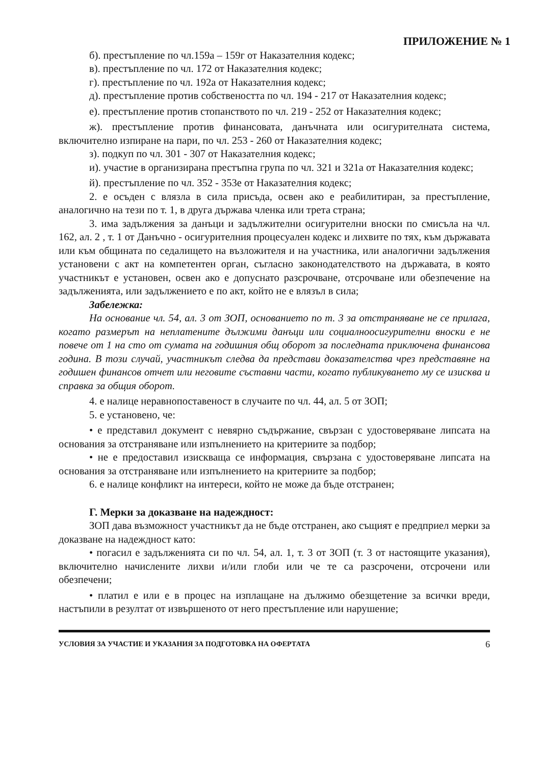ПРИЛОЖЕНИЕ № 1
б). престъпление по чл.159а – 159г от Наказателния кодекс;
в). престъпление по чл. 172 от Наказателния кодекс;
г). престъпление по чл. 192а от Наказателния кодекс;
д). престъпление против собствеността по чл. 194 - 217 от Наказателния кодекс;
е). престъпление против стопанството по чл. 219 - 252 от Наказателния кодекс;
ж). престъпление против финансовата, данъчната или осигурителната система, включително изпиране на пари, по чл. 253 - 260 от Наказателния кодекс;
з). подкуп по чл. 301 - 307 от Наказателния кодекс;
и). участие в организирана престъпна група по чл. 321 и 321а от Наказателния кодекс;
й). престъпление по чл. 352 - 353е от Наказателния кодекс;
2. е осъден с влязла в сила присъда, освен ако е реабилитиран, за престъпление, аналогично на тези по т. 1, в друга държава членка или трета страна;
3. има задължения за данъци и задължителни осигурителни вноски по смисъла на чл. 162, ал. 2 , т. 1 от Данъчно - осигурителния процесуален кодекс и лихвите по тях, към държавата или към общината по седалището на възложителя и на участника, или аналогични задължения установени с акт на компетентен орган, съгласно законодателството на държавата, в която участникът е установен, освен ако е допуснато разсрочване, отсрочване или обезпечение на задълженията, или задължението е по акт, който не е влязъл в сила;
Забележка:
На основание чл. 54, ал. 3 от ЗОП, основанието по т. 3 за отстраняване не се прилага, когато размерът на неплатените дължими данъци или социалноосигурителни вноски е не повече от 1 на сто от сумата на годишния общ оборот за последната приключена финансова година. В този случай, участникът следва да представи доказателства чрез представяне на годишен финансов отчет или неговите съставни части, когато публикуването му се изисква и справка за общия оборот.
4. е налице неравнопоставеност в случаите по чл. 44, ал. 5 от ЗОП;
5. е установено, че:
• е представил документ с невярно съдържание, свързан с удостоверяване липсата на основания за отстраняване или изпълнението на критериите за подбор;
• не е предоставил изискваща се информация, свързана с удостоверяване липсата на основания за отстраняване или изпълнението на критериите за подбор;
6. е налице конфликт на интереси, който не може да бъде отстранен;
Г. Мерки за доказване на надеждност:
ЗОП дава възможност участникът да не бъде отстранен, ако същият е предприел мерки за доказване на надеждност като:
• погасил е задълженията си по чл. 54, ал. 1, т. 3 от ЗОП (т. 3 от настоящите указания), включително начислените лихви и/или глоби или че те са разсрочени, отсрочени или обезпечени;
• платил е или е в процес на изплащане на дължимо обезщетение за всички вреди, настъпили в резултат от извършеното от него престъпление или нарушение;
УСЛОВИЯ ЗА УЧАСТИЕ И УКАЗАНИЯ ЗА ПОДГОТОВКА НА ОФЕРТАТА 6